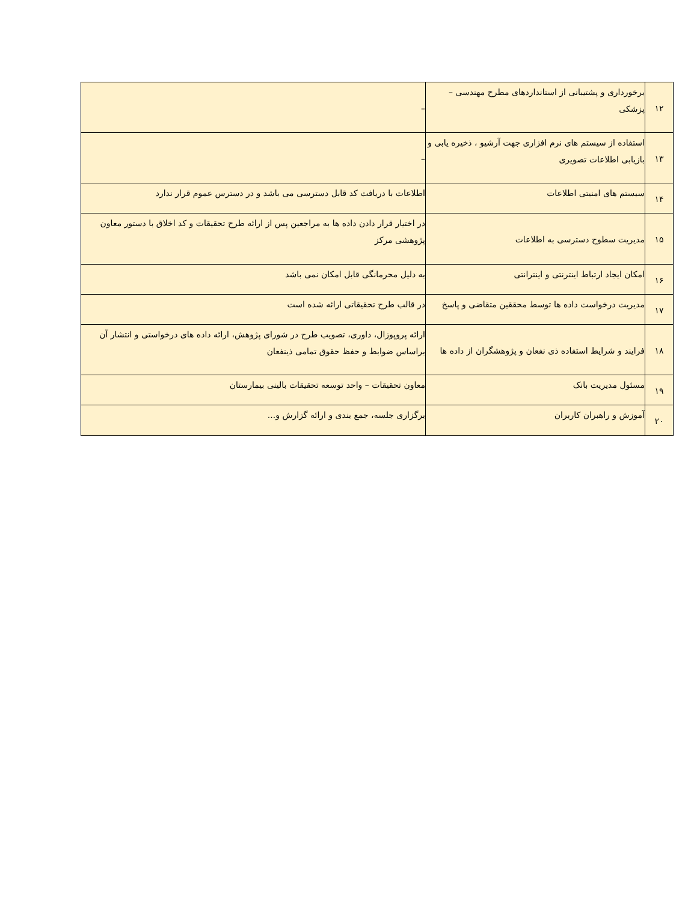| ۱۲ | برخورداری و پشتیبانی از استانداردهای مطرح مهندسی – پزشکی | – |
| ۱۳ | استفاده از سیستم های نرم افزاری جهت آرشیو ، ذخیره یابی و بازیابی اطلاعات تصویری | – |
| ۱۴ | سیستم های امنیتی اطلاعات | اطلاعات با دریافت کد قابل دسترسی می باشد و در دسترس عموم قرار ندارد |
| ۱۵ | مدیریت سطوح دسترسی به اطلاعات | در اختیار قرار دادن داده ها به مراجعین پس از ارائه طرح تحقیقات و کد اخلاق با دستور معاون پژوهشی مرکز |
| ۱۶ | امکان ایجاد ارتباط اینترنتی و اینترانتی | به دلیل محرمانگی قابل امکان نمی باشد |
| ۱۷ | مدیریت درخواست داده ها توسط محققین متقاضی و پاسخ | در قالب طرح تحقیقاتی ارائه شده است |
| ۱۸ | فرایند و شرایط استفاده ذی نفعان و پژوهشگران از داده ها | ارائه پروپوزال، داوری، تصویب طرح در شورای پژوهش، ارائه داده های درخواستی و انتشار آن براساس ضوابط و حفظ حقوق تمامی ذینفعان |
| ۱۹ | مسئول مدیریت بانک | معاون تحقیقات – واحد توسعه تحقیقات بالینی بیمارستان |
| ۲۰ | آموزش و راهبران کاربران | برگزاری جلسه، جمع بندی و ارائه گزارش و... |